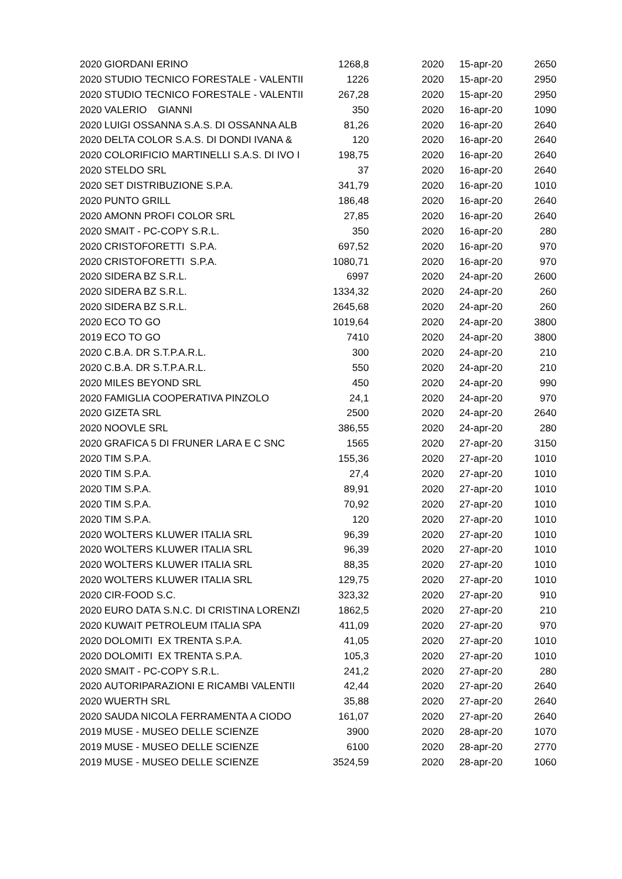| 2020 | GIORDANI ERINO | 1268,8 | 2020 | 15-apr-20 | 2650 |
| 2020 | STUDIO TECNICO FORESTALE - VALENTII | 1226 | 2020 | 15-apr-20 | 2950 |
| 2020 | STUDIO TECNICO FORESTALE - VALENTII | 267,28 | 2020 | 15-apr-20 | 2950 |
| 2020 | VALERIO GIANNI | 350 | 2020 | 16-apr-20 | 1090 |
| 2020 | LUIGI OSSANNA S.A.S. DI OSSANNA ALB | 81,26 | 2020 | 16-apr-20 | 2640 |
| 2020 | DELTA COLOR S.A.S. DI DONDI IVANA & | 120 | 2020 | 16-apr-20 | 2640 |
| 2020 | COLORIFICIO MARTINELLI S.A.S. DI IVO I | 198,75 | 2020 | 16-apr-20 | 2640 |
| 2020 | STELDO SRL | 37 | 2020 | 16-apr-20 | 2640 |
| 2020 | SET DISTRIBUZIONE S.P.A. | 341,79 | 2020 | 16-apr-20 | 1010 |
| 2020 | PUNTO GRILL | 186,48 | 2020 | 16-apr-20 | 2640 |
| 2020 | AMONN PROFI COLOR SRL | 27,85 | 2020 | 16-apr-20 | 2640 |
| 2020 | SMAIT - PC-COPY S.R.L. | 350 | 2020 | 16-apr-20 | 280 |
| 2020 | CRISTOFORETTI S.P.A. | 697,52 | 2020 | 16-apr-20 | 970 |
| 2020 | CRISTOFORETTI S.P.A. | 1080,71 | 2020 | 16-apr-20 | 970 |
| 2020 | SIDERA BZ S.R.L. | 6997 | 2020 | 24-apr-20 | 2600 |
| 2020 | SIDERA BZ S.R.L. | 1334,32 | 2020 | 24-apr-20 | 260 |
| 2020 | SIDERA BZ S.R.L. | 2645,68 | 2020 | 24-apr-20 | 260 |
| 2020 | ECO TO GO | 1019,64 | 2020 | 24-apr-20 | 3800 |
| 2019 | ECO TO GO | 7410 | 2020 | 24-apr-20 | 3800 |
| 2020 | C.B.A. DR S.T.P.A.R.L. | 300 | 2020 | 24-apr-20 | 210 |
| 2020 | C.B.A. DR S.T.P.A.R.L. | 550 | 2020 | 24-apr-20 | 210 |
| 2020 | MILES BEYOND SRL | 450 | 2020 | 24-apr-20 | 990 |
| 2020 | FAMIGLIA COOPERATIVA PINZOLO | 24,1 | 2020 | 24-apr-20 | 970 |
| 2020 | GIZETA SRL | 2500 | 2020 | 24-apr-20 | 2640 |
| 2020 | NOOVLE SRL | 386,55 | 2020 | 24-apr-20 | 280 |
| 2020 | GRAFICA 5 DI FRUNER LARA E C SNC | 1565 | 2020 | 27-apr-20 | 3150 |
| 2020 | TIM S.P.A. | 155,36 | 2020 | 27-apr-20 | 1010 |
| 2020 | TIM S.P.A. | 27,4 | 2020 | 27-apr-20 | 1010 |
| 2020 | TIM S.P.A. | 89,91 | 2020 | 27-apr-20 | 1010 |
| 2020 | TIM S.P.A. | 70,92 | 2020 | 27-apr-20 | 1010 |
| 2020 | TIM S.P.A. | 120 | 2020 | 27-apr-20 | 1010 |
| 2020 | WOLTERS KLUWER ITALIA SRL | 96,39 | 2020 | 27-apr-20 | 1010 |
| 2020 | WOLTERS KLUWER ITALIA SRL | 96,39 | 2020 | 27-apr-20 | 1010 |
| 2020 | WOLTERS KLUWER ITALIA SRL | 88,35 | 2020 | 27-apr-20 | 1010 |
| 2020 | WOLTERS KLUWER ITALIA SRL | 129,75 | 2020 | 27-apr-20 | 1010 |
| 2020 | CIR-FOOD S.C. | 323,32 | 2020 | 27-apr-20 | 910 |
| 2020 | EURO DATA S.N.C. DI CRISTINA LORENZI | 1862,5 | 2020 | 27-apr-20 | 210 |
| 2020 | KUWAIT PETROLEUM ITALIA SPA | 411,09 | 2020 | 27-apr-20 | 970 |
| 2020 | DOLOMITI EX TRENTA S.P.A. | 41,05 | 2020 | 27-apr-20 | 1010 |
| 2020 | DOLOMITI EX TRENTA S.P.A. | 105,3 | 2020 | 27-apr-20 | 1010 |
| 2020 | SMAIT - PC-COPY S.R.L. | 241,2 | 2020 | 27-apr-20 | 280 |
| 2020 | AUTORIPARAZIONI E RICAMBI VALENTII | 42,44 | 2020 | 27-apr-20 | 2640 |
| 2020 | WUERTH SRL | 35,88 | 2020 | 27-apr-20 | 2640 |
| 2020 | SAUDA NICOLA FERRAMENTA A CIODO | 161,07 | 2020 | 27-apr-20 | 2640 |
| 2019 | MUSE - MUSEO DELLE SCIENZE | 3900 | 2020 | 28-apr-20 | 1070 |
| 2019 | MUSE - MUSEO DELLE SCIENZE | 6100 | 2020 | 28-apr-20 | 2770 |
| 2019 | MUSE - MUSEO DELLE SCIENZE | 3524,59 | 2020 | 28-apr-20 | 1060 |